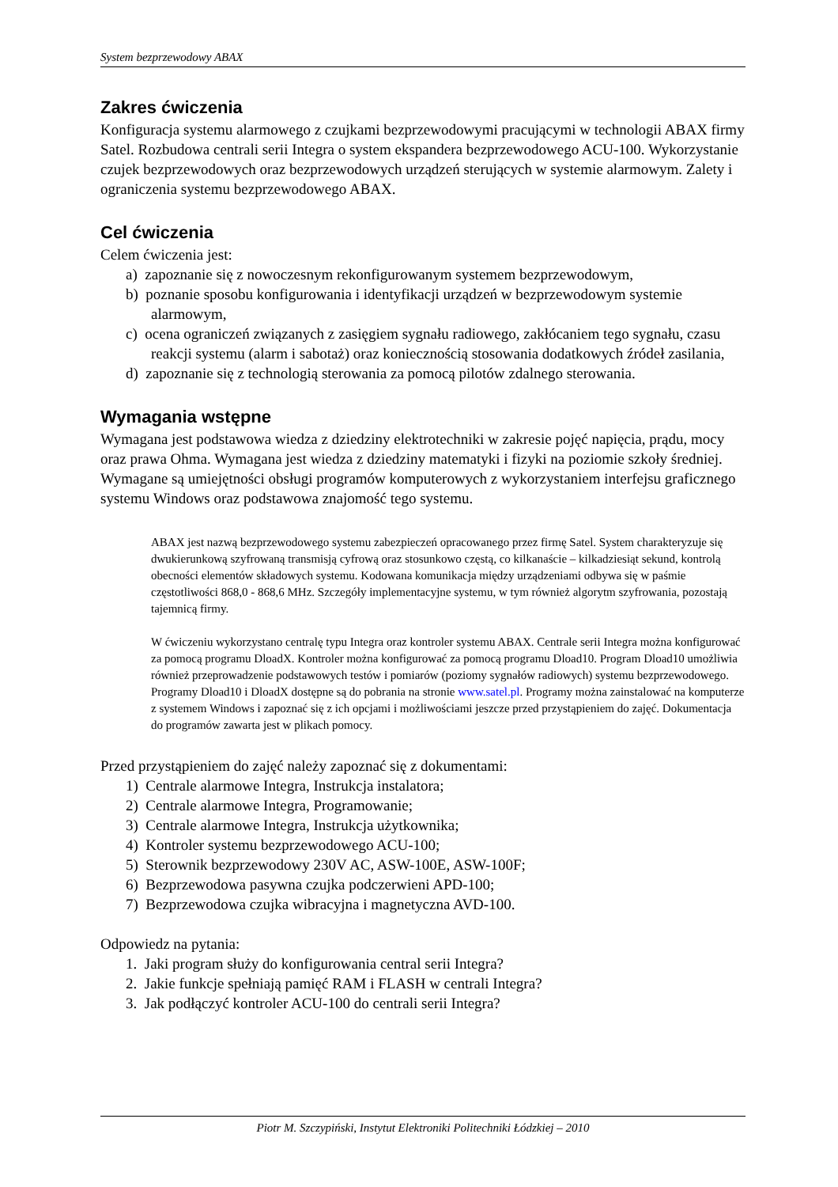System bezprzewodowy ABAX
Zakres ćwiczenia
Konfiguracja systemu alarmowego z czujkami bezprzewodowymi pracującymi w technologii ABAX firmy Satel. Rozbudowa centrali serii Integra o system ekspandera bezprzewodowego ACU-100. Wykorzystanie czujek bezprzewodowych oraz bezprzewodowych urządzeń sterujących w systemie alarmowym. Zalety i ograniczenia systemu bezprzewodowego ABAX.
Cel ćwiczenia
Celem ćwiczenia jest:
a) zapoznanie się z nowoczesnym rekonfigurowanym systemem bezprzewodowym,
b) poznanie sposobu konfigurowania i identyfikacji urządzeń w bezprzewodowym systemie alarmowym,
c) ocena ograniczeń związanych z zasięgiem sygnału radiowego, zakłócaniem tego sygnału, czasu reakcji systemu (alarm i sabotaż) oraz koniecznością stosowania dodatkowych źródeł zasilania,
d) zapoznanie się z technologią sterowania za pomocą pilotów zdalnego sterowania.
Wymagania wstępne
Wymagana jest podstawowa wiedza z dziedziny elektrotechniki w zakresie pojęć napięcia, prądu, mocy oraz prawa Ohma. Wymagana jest wiedza z dziedziny matematyki i fizyki na poziomie szkoły średniej. Wymagane są umiejętności obsługi programów komputerowych z wykorzystaniem interfejsu graficznego systemu Windows oraz podstawowa znajomość tego systemu.
ABAX jest nazwą bezprzewodowego systemu zabezpieczeń opracowanego przez firmę Satel. System charakteryzuje się dwukierunkową szyfrowaną transmisją cyfrową oraz stosunkowo częstą, co kilkanaście – kilkadziesiąt sekund, kontrolą obecności elementów składowych systemu. Kodowana komunikacja między urządzeniami odbywa się w paśmie częstotliwości 868,0 - 868,6 MHz. Szczegóły implementacyjne systemu, w tym również algorytm szyfrowania, pozostają tajemnicą firmy.
W ćwiczeniu wykorzystano centralę typu Integra oraz kontroler systemu ABAX. Centrale serii Integra można konfigurować za pomocą programu DloadX. Kontroler można konfigurować za pomocą programu Dload10. Program Dload10 umożliwia również przeprowadzenie podstawowych testów i pomiarów (poziomy sygnałów radiowych) systemu bezprzewodowego. Programy Dload10 i DloadX dostępne są do pobrania na stronie www.satel.pl. Programy można zainstalować na komputerze z systemem Windows i zapoznać się z ich opcjami i możliwościami jeszcze przed przystąpieniem do zajęć. Dokumentacja do programów zawarta jest w plikach pomocy.
Przed przystąpieniem do zajęć należy zapoznać się z dokumentami:
1) Centrale alarmowe Integra, Instrukcja instalatora;
2) Centrale alarmowe Integra, Programowanie;
3) Centrale alarmowe Integra, Instrukcja użytkownika;
4) Kontroler systemu bezprzewodowego ACU-100;
5) Sterownik bezprzewodowy 230V AC, ASW-100E, ASW-100F;
6) Bezprzewodowa pasywna czujka podczerwieni APD-100;
7) Bezprzewodowa czujka wibracyjna i magnetyczna AVD-100.
Odpowiedz na pytania:
1. Jaki program służy do konfigurowania central serii Integra?
2. Jakie funkcje spełniają pamięć RAM i FLASH w centrali Integra?
3. Jak podłączyć kontroler ACU-100 do centrali serii Integra?
Piotr M. Szczypiński, Instytut Elektroniki Politechniki Łódzkiej – 2010